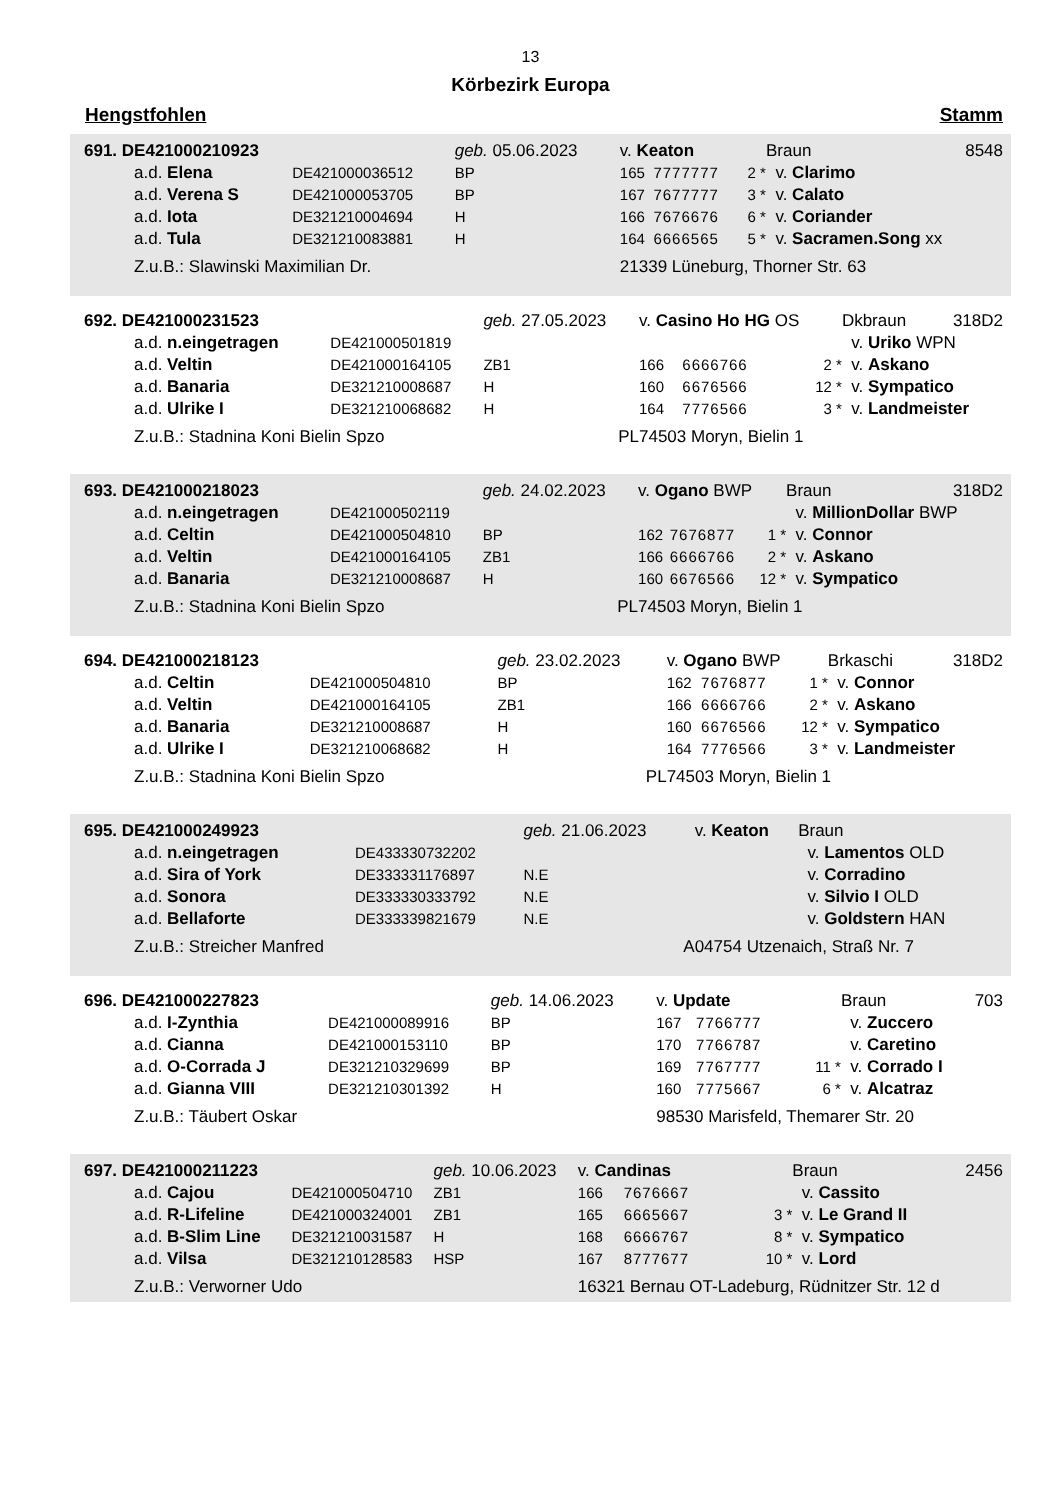13
Körbezirk Europa
Hengstfohlen Stamm
| 691. DE421000210923 | | geb. 05.06.2023 | | v. Keaton | | | Braun | 8548 |
| a.d. Elena | DE421000036512 | BP | | 165 | 7777777 | 2 * | v. Clarimo | |
| a.d. Verena S | DE421000053705 | BP | | 167 | 7677777 | 3 * | v. Calato | |
| a.d. Iota | DE321210004694 | H | | 166 | 7676676 | 6 * | v. Coriander | |
| a.d. Tula | DE321210083881 | H | | 164 | 6666565 | 5 * | v. Sacramen.Song xx | |
| Z.u.B.: Slawinski Maximilian Dr. | | | | 21339 Lüneburg, Thorner Str. 63 | | | | |
| 692. DE421000231523 | | geb. 27.05.2023 | | v. Casino Ho HG OS | | | Dkbraun | 318D2 |
| a.d. n.eingetragen | DE421000501819 | | | | | | v. Uriko WPN | |
| a.d. Veltin | DE421000164105 | ZB1 | | 166 | 6666766 | 2 * | v. Askano | |
| a.d. Banaria | DE321210008687 | H | | 160 | 6676566 | 12 * | v. Sympatico | |
| a.d. Ulrike I | DE321210068682 | H | | 164 | 7776566 | 3 * | v. Landmeister | |
| Z.u.B.: Stadnina Koni Bielin Spzo | | PL | | 74503 Moryn, Bielin 1 | | | | |
| 693. DE421000218023 | | geb. 24.02.2023 | | v. Ogano BWP | | | Braun | 318D2 |
| a.d. n.eingetragen | DE421000502119 | | | | | | v. MillionDollar BWP | |
| a.d. Celtin | DE421000504810 | BP | | 162 | 7676877 | 1 * | v. Connor | |
| a.d. Veltin | DE421000164105 | ZB1 | | 166 | 6666766 | 2 * | v. Askano | |
| a.d. Banaria | DE321210008687 | H | | 160 | 6676566 | 12 * | v. Sympatico | |
| Z.u.B.: Stadnina Koni Bielin Spzo | | PL | | 74503 Moryn, Bielin 1 | | | | |
| 694. DE421000218123 | | geb. 23.02.2023 | | v. Ogano BWP | | | Brkaschi | 318D2 |
| a.d. Celtin | DE421000504810 | BP | | 162 | 7676877 | 1 * | v. Connor | |
| a.d. Veltin | DE421000164105 | ZB1 | | 166 | 6666766 | 2 * | v. Askano | |
| a.d. Banaria | DE321210008687 | H | | 160 | 6676566 | 12 * | v. Sympatico | |
| a.d. Ulrike I | DE321210068682 | H | | 164 | 7776566 | 3 * | v. Landmeister | |
| Z.u.B.: Stadnina Koni Bielin Spzo | | PL | | 74503 Moryn, Bielin 1 | | | | |
| 695. DE421000249923 | | geb. 21.06.2023 | | v. Keaton | | | Braun | |
| a.d. n.eingetragen | DE433330732202 | | | | | | v. Lamentos OLD | |
| a.d. Sira of York | DE333331176897 | N.E | | | | | v. Corradino | |
| a.d. Sonora | DE333330333792 | N.E | | | | | v. Silvio I OLD | |
| a.d. Bellaforte | DE333339821679 | N.E | | | | | v. Goldstern HAN | |
| Z.u.B.: Streicher Manfred | | A | | 04754 Utzenaich, Straß Nr. 7 | | | | |
| 696. DE421000227823 | | geb. 14.06.2023 | | v. Update | | | Braun | 703 |
| a.d. I-Zynthia | DE421000089916 | BP | | 167 | 7766777 | | v. Zuccero | |
| a.d. Cianna | DE421000153110 | BP | | 170 | 7766787 | | v. Caretino | |
| a.d. O-Corrada J | DE321210329699 | BP | | 169 | 7767777 | 11 * | v. Corrado I | |
| a.d. Gianna VIII | DE321210301392 | H | | 160 | 7775667 | 6 * | v. Alcatraz | |
| Z.u.B.: Täubert Oskar | | | | 98530 Marisfeld, Themarer Str. 20 | | | | |
| 697. DE421000211223 | | geb. 10.06.2023 | | v. Candinas | | | Braun | 2456 |
| a.d. Cajou | DE421000504710 | ZB1 | | 166 | 7676667 | | v. Cassito | |
| a.d. R-Lifeline | DE421000324001 | ZB1 | | 165 | 6665667 | 3 * | v. Le Grand II | |
| a.d. B-Slim Line | DE321210031587 | H | | 168 | 6666767 | 8 * | v. Sympatico | |
| a.d. Vilsa | DE321210128583 | HSP | | 167 | 8777677 | 10 * | v. Lord | |
| Z.u.B.: Verworner Udo | | | | 16321 Bernau OT-Ladeburg, Rüdnitzer Str. 12 d | | | | |